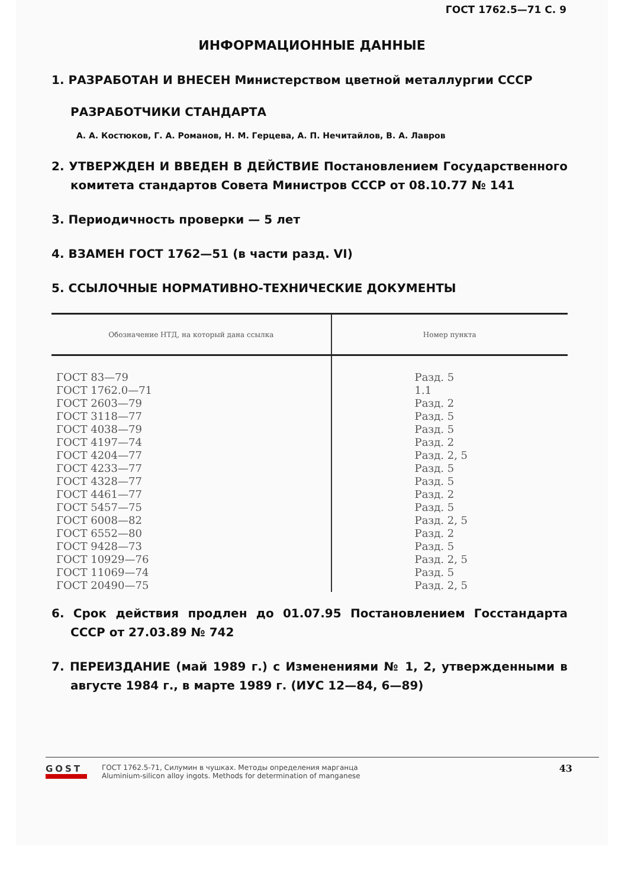ГОСТ 1762.5—71 С. 9
ИНФОРМАЦИОННЫЕ ДАННЫЕ
1. РАЗРАБОТАН И ВНЕСЕН Министерством цветной металлургии СССР
РАЗРАБОТЧИКИ СТАНДАРТА
А. А. Костюков, Г. А. Романов, Н. М. Герцева, А. П. Нечитайлов, В. А. Лавров
2. УТВЕРЖДЕН И ВВЕДЕН В ДЕЙСТВИЕ Постановлением Государственного комитета стандартов Совета Министров СССР от 08.10.77 № 141
3. Периодичность проверки — 5 лет
4. ВЗАМЕН ГОСТ 1762—51 (в части разд. VI)
5. ССЫЛОЧНЫЕ НОРМАТИВНО-ТЕХНИЧЕСКИЕ ДОКУМЕНТЫ
| Обозначение НТД, на который дана ссылка | Номер пункта |
| --- | --- |
| ГОСТ 83—79 ГОСТ 1762.0—71 ГОСТ 2603—79 ГОСТ 3118—77 ГОСТ 4038—79 ГОСТ 4197—74 ГОСТ 4204—77 ГОСТ 4233—77 ГОСТ 4328—77 ГОСТ 4461—77 ГОСТ 5457—75 ГОСТ 6008—82 ГОСТ 6552—80 ГОСТ 9428—73 ГОСТ 10929—76 ГОСТ 11069—74 ГОСТ 20490—75 | Разд. 5 1.1 Разд. 2 Разд. 5 Разд. 5 Разд. 2 Разд. 2, 5 Разд. 5 Разд. 5 Разд. 2 Разд. 5 Разд. 2, 5 Разд. 2 Разд. 5 Разд. 2, 5 Разд. 5 Разд. 2, 5 |
6. Срок действия продлен до 01.07.95 Постановлением Госстандарта СССР от 27.03.89 № 742
7. ПЕРЕИЗДАНИЕ (май 1989 г.) с Изменениями № 1, 2, утвержденными в августе 1984 г., в марте 1989 г. (ИУС 12—84, 6—89)
43
GOST
ГОСТ 1762.5-71, Силумин в чушках. Методы определения марганца
Aluminium-silicon alloy ingots. Methods for determination of manganese